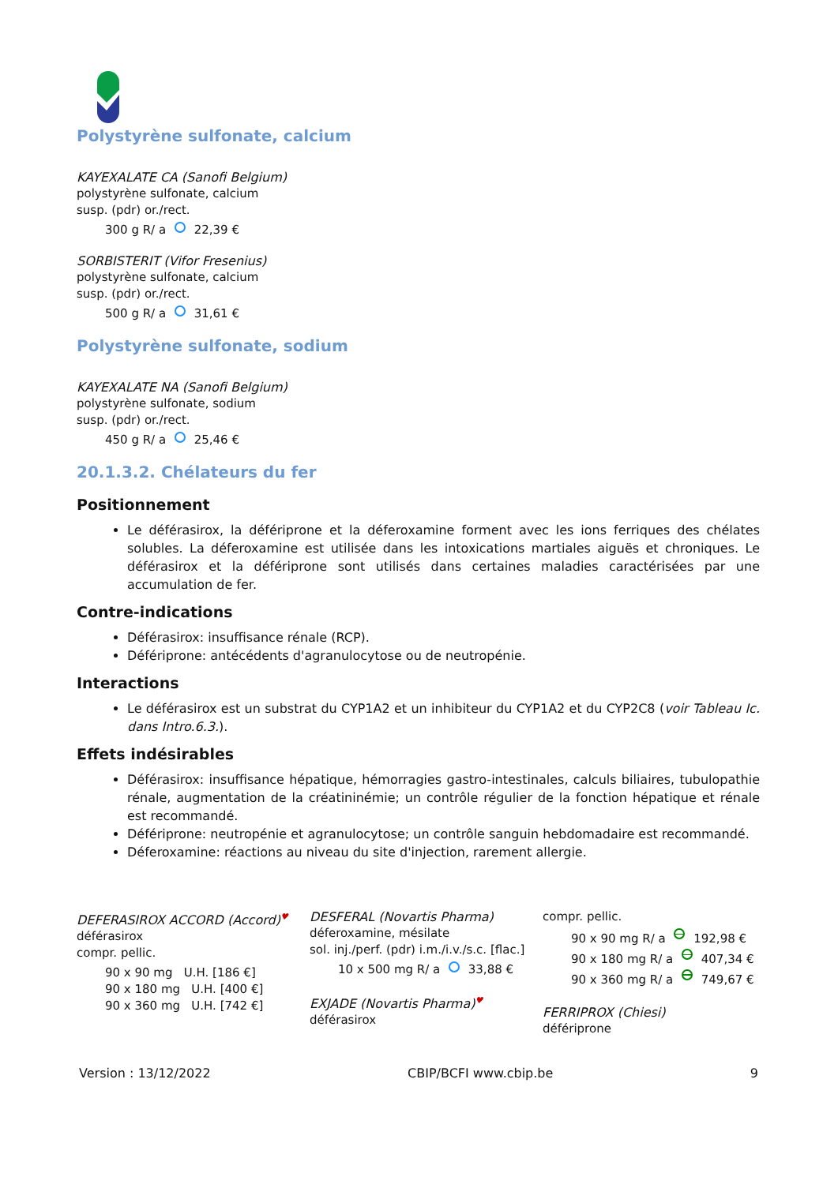Polystyrène sulfonate, calcium
KAYEXALATE CA (Sanofi Belgium)
polystyrène sulfonate, calcium
susp. (pdr) or./rect.
300 g R/ a 22,39 €
SORBISTERIT (Vifor Fresenius)
polystyrène sulfonate, calcium
susp. (pdr) or./rect.
500 g R/ a 31,61 €
Polystyrène sulfonate, sodium
KAYEXALATE NA (Sanofi Belgium)
polystyrène sulfonate, sodium
susp. (pdr) or./rect.
450 g R/ a 25,46 €
20.1.3.2. Chélateurs du fer
Positionnement
Le déférasirox, la défériprone et la déferoxamine forment avec les ions ferriques des chélates solubles. La déferoxamine est utilisée dans les intoxications martiales aiguës et chroniques. Le déférasirox et la défériprone sont utilisés dans certaines maladies caractérisées par une accumulation de fer.
Contre-indications
Déférasirox: insuffisance rénale (RCP).
Défériprone: antécédents d'agranulocytose ou de neutropénie.
Interactions
Le déférasirox est un substrat du CYP1A2 et un inhibiteur du CYP1A2 et du CYP2C8 (voir Tableau Ic. dans Intro.6.3.).
Effets indésirables
Déférasirox: insuffisance hépatique, hémorragies gastro-intestinales, calculs biliaires, tubulopathie rénale, augmentation de la créatininémie; un contrôle régulier de la fonction hépatique et rénale est recommandé.
Défériprone: neutropénie et agranulocytose; un contrôle sanguin hebdomadaire est recommandé.
Déferoxamine: réactions au niveau du site d'injection, rarement allergie.
DEFERASIROX ACCORD (Accord)♥
déférasirox
compr. pellic.
90 x 90 mg U.H. [186 €]
90 x 180 mg U.H. [400 €]
90 x 360 mg U.H. [742 €]
DESFERAL (Novartis Pharma)
déferoxamine, mésilate
sol. inj./perf. (pdr) i.m./i.v./s.c. [flac.]
10 x 500 mg R/ a 33,88 €
EXJADE (Novartis Pharma)♥
déférasirox
compr. pellic.
90 x 90 mg R/ a 192,98 €
90 x 180 mg R/ a 407,34 €
90 x 360 mg R/ a 749,67 €
FERRIPROX (Chiesi)
défériprone
Version : 13/12/2022 CBIP/BCFI www.cbip.be 9